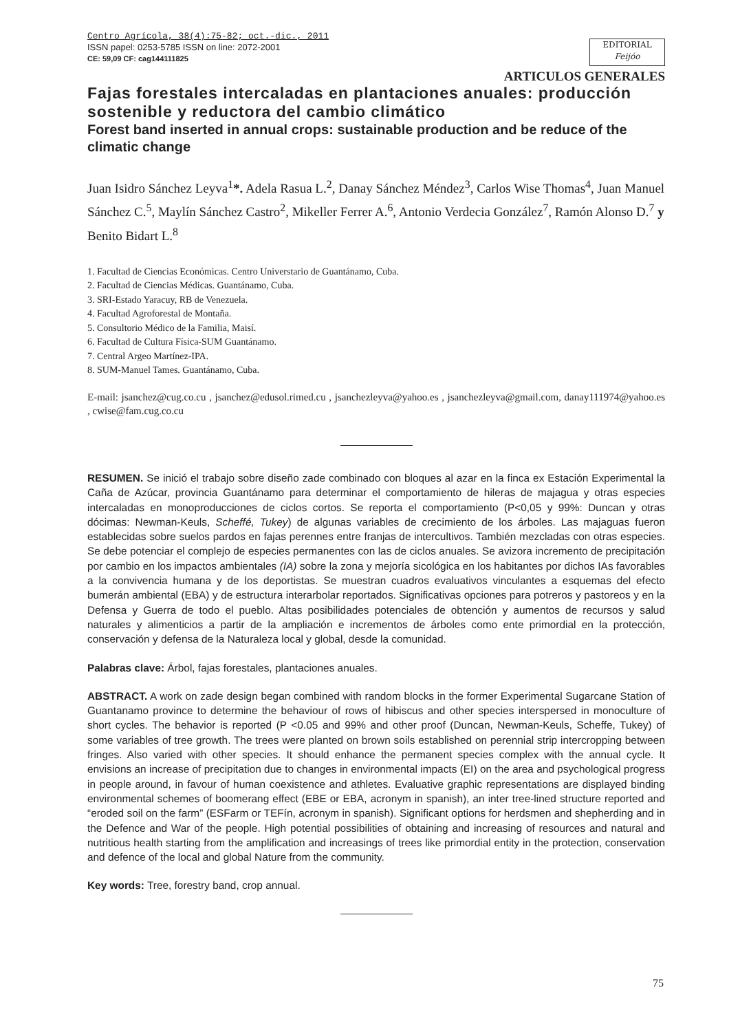Centro Agrícola, 38(4):75-82; oct.-dic., 2011
ISSN papel: 0253-5785 ISSN on line: 2072-2001
CE: 59,09 CF: cag144111825
EDITORIAL
Feijóo
ARTICULOS GENERALES
Fajas forestales intercaladas en plantaciones anuales: producción sostenible y reductora del cambio climático
Forest band inserted in annual crops: sustainable production and be reduce of the climatic change
Juan Isidro Sánchez Leyva<sup>1</sup>*. Adela Rasua L.<sup>2</sup>, Danay Sánchez Méndez<sup>3</sup>, Carlos Wise Thomas<sup>4</sup>, Juan Manuel Sánchez C.<sup>5</sup>, Maylín Sánchez Castro<sup>2</sup>, Mikeller Ferrer A.<sup>6</sup>, Antonio Verdecia González<sup>7</sup>, Ramón Alonso D.<sup>7</sup> y Benito Bidart L.<sup>8</sup>
1. Facultad de Ciencias Económicas. Centro Universtario de Guantánamo, Cuba.
2. Facultad de Ciencias Médicas. Guantánamo, Cuba.
3. SRI-Estado Yaracuy, RB de Venezuela.
4. Facultad Agroforestal de Montaña.
5. Consultorio Médico de la Familia, Maisí.
6. Facultad de Cultura Física-SUM Guantánamo.
7. Central Argeo Martínez-IPA.
8. SUM-Manuel Tames. Guantánamo, Cuba.
E-mail: jsanchez@cug.co.cu , jsanchez@edusol.rimed.cu , jsanchezleyva@yahoo.es , jsanchezleyva@gmail.com, danay111974@yahoo.es , cwise@fam.cug.co.cu
RESUMEN. Se inició el trabajo sobre diseño zade combinado con bloques al azar en la finca ex Estación Experimental la Caña de Azúcar, provincia Guantánamo para determinar el comportamiento de hileras de majagua y otras especies intercaladas en monoproducciones de ciclos cortos. Se reporta el comportamiento (P<0,05 y 99%: Duncan y otras dócimas: Newman-Keuls, Scheffé, Tukey) de algunas variables de crecimiento de los árboles. Las majaguas fueron establecidas sobre suelos pardos en fajas perennes entre franjas de intercultivos. También mezcladas con otras especies. Se debe potenciar el complejo de especies permanentes con las de ciclos anuales. Se avizora incremento de precipitación por cambio en los impactos ambientales (IA) sobre la zona y mejoría sicológica en los habitantes por dichos IAs favorables a la convivencia humana y de los deportistas. Se muestran cuadros evaluativos vinculantes a esquemas del efecto bumerán ambiental (EBA) y de estructura interarbolar reportados. Significativas opciones para potreros y pastoreos y en la Defensa y Guerra de todo el pueblo. Altas posibilidades potenciales de obtención y aumentos de recursos y salud naturales y alimenticios a partir de la ampliación e incrementos de árboles como ente primordial en la protección, conservación y defensa de la Naturaleza local y global, desde la comunidad.
Palabras clave: Árbol, fajas forestales, plantaciones anuales.
ABSTRACT. A work on zade design began combined with random blocks in the former Experimental Sugarcane Station of Guantanamo province to determine the behaviour of rows of hibiscus and other species interspersed in monoculture of short cycles. The behavior is reported (P <0.05 and 99% and other proof (Duncan, Newman-Keuls, Scheffe, Tukey) of some variables of tree growth. The trees were planted on brown soils established on perennial strip intercropping between fringes. Also varied with other species. It should enhance the permanent species complex with the annual cycle. It envisions an increase of precipitation due to changes in environmental impacts (EI) on the area and psychological progress in people around, in favour of human coexistence and athletes. Evaluative graphic representations are displayed binding environmental schemes of boomerang effect (EBE or EBA, acronym in spanish), an inter tree-lined structure reported and “eroded soil on the farm” (ESFarm or TEFín, acronym in spanish). Significant options for herdsmen and shepherding and in the Defence and War of the people. High potential possibilities of obtaining and increasing of resources and natural and nutritious health starting from the amplification and increasings of trees like primordial entity in the protection, conservation and defence of the local and global Nature from the community.
Key words: Tree, forestry band, crop annual.
75